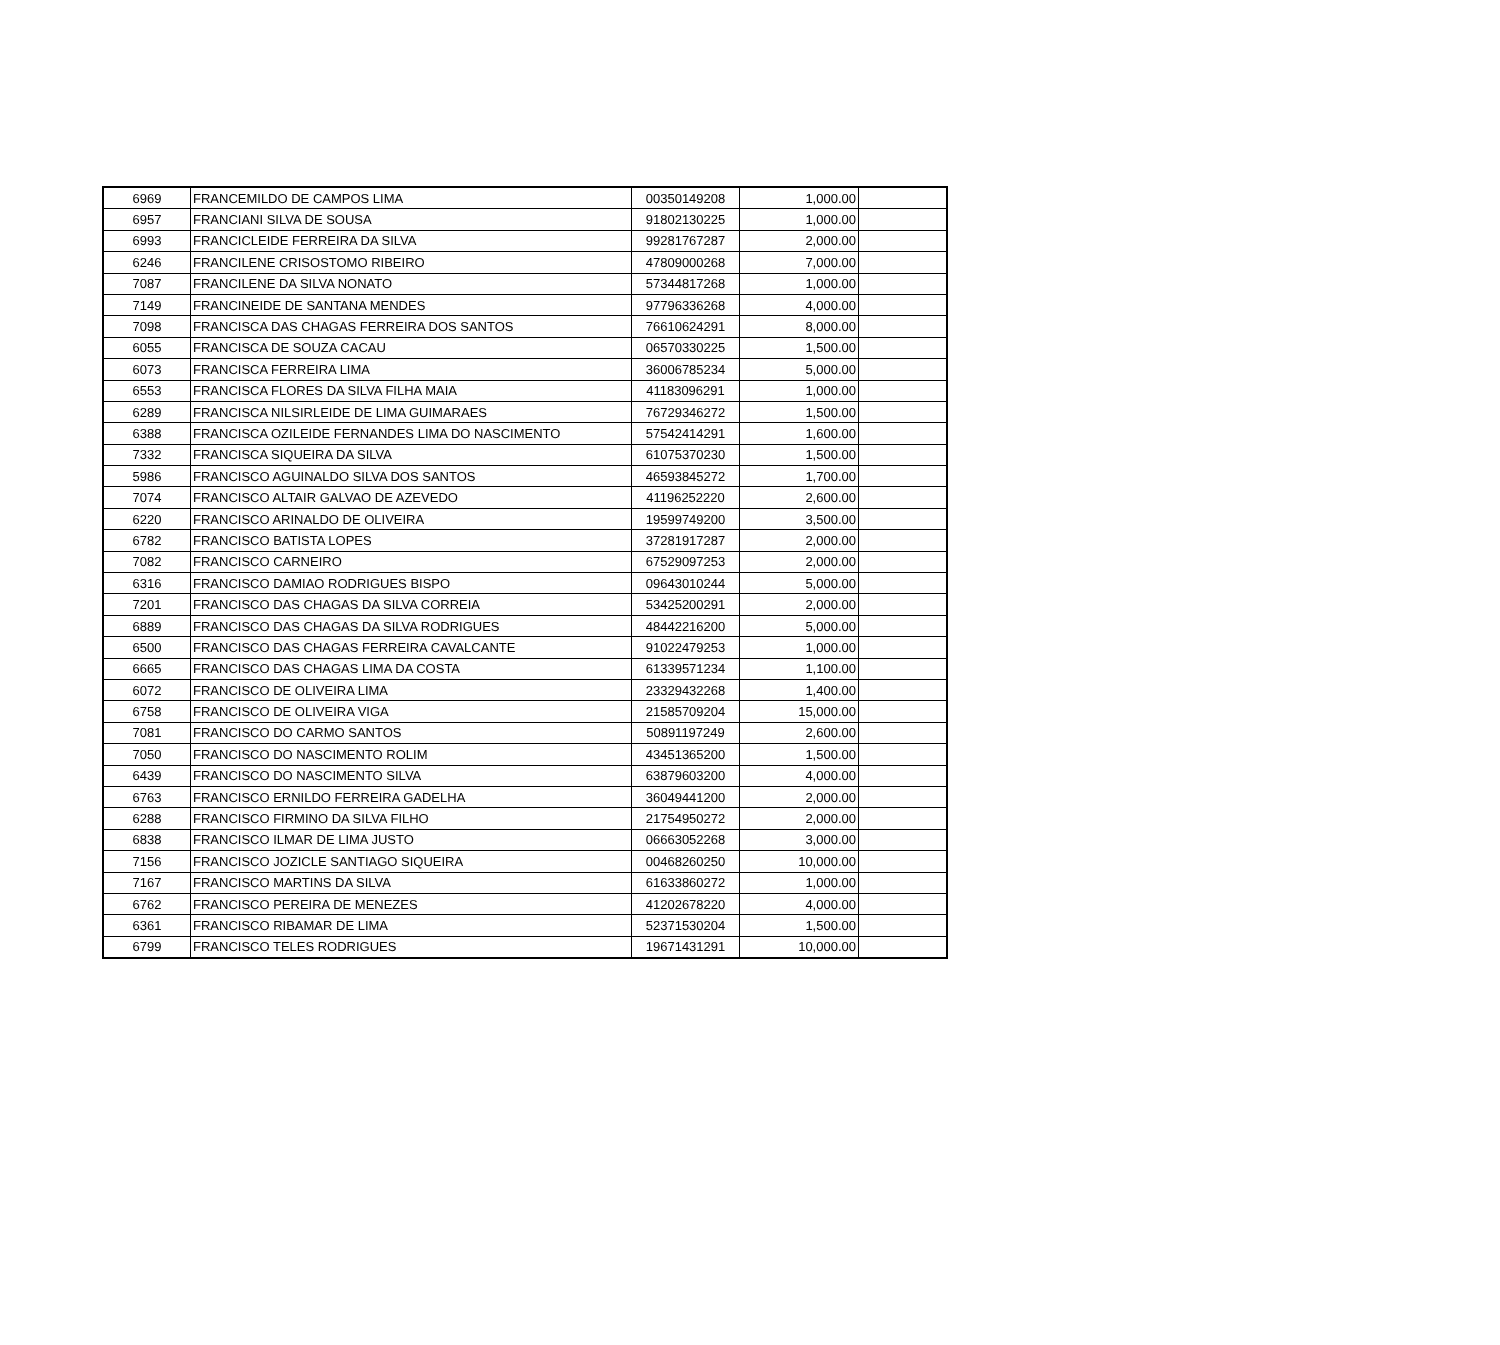| 6969 | FRANCEMILDO DE CAMPOS LIMA | 00350149208 | 1,000.00 | |
| 6957 | FRANCIANI SILVA DE SOUSA | 91802130225 | 1,000.00 | |
| 6993 | FRANCICLEIDE FERREIRA DA SILVA | 99281767287 | 2,000.00 | |
| 6246 | FRANCILENE CRISOSTOMO RIBEIRO | 47809000268 | 7,000.00 | |
| 7087 | FRANCILENE DA SILVA NONATO | 57344817268 | 1,000.00 | |
| 7149 | FRANCINEIDE DE SANTANA MENDES | 97796336268 | 4,000.00 | |
| 7098 | FRANCISCA DAS CHAGAS FERREIRA DOS SANTOS | 76610624291 | 8,000.00 | |
| 6055 | FRANCISCA DE SOUZA CACAU | 06570330225 | 1,500.00 | |
| 6073 | FRANCISCA FERREIRA LIMA | 36006785234 | 5,000.00 | |
| 6553 | FRANCISCA FLORES DA SILVA FILHA MAIA | 41183096291 | 1,000.00 | |
| 6289 | FRANCISCA NILSIRLEIDE DE LIMA GUIMARAES | 76729346272 | 1,500.00 | |
| 6388 | FRANCISCA OZILEIDE FERNANDES LIMA DO NASCIMENTO | 57542414291 | 1,600.00 | |
| 7332 | FRANCISCA SIQUEIRA DA SILVA | 61075370230 | 1,500.00 | |
| 5986 | FRANCISCO AGUINALDO SILVA DOS SANTOS | 46593845272 | 1,700.00 | |
| 7074 | FRANCISCO ALTAIR GALVAO DE AZEVEDO | 41196252220 | 2,600.00 | |
| 6220 | FRANCISCO ARINALDO DE OLIVEIRA | 19599749200 | 3,500.00 | |
| 6782 | FRANCISCO BATISTA LOPES | 37281917287 | 2,000.00 | |
| 7082 | FRANCISCO CARNEIRO | 67529097253 | 2,000.00 | |
| 6316 | FRANCISCO DAMIAO RODRIGUES BISPO | 09643010244 | 5,000.00 | |
| 7201 | FRANCISCO DAS CHAGAS DA SILVA CORREIA | 53425200291 | 2,000.00 | |
| 6889 | FRANCISCO DAS CHAGAS DA SILVA RODRIGUES | 48442216200 | 5,000.00 | |
| 6500 | FRANCISCO DAS CHAGAS FERREIRA CAVALCANTE | 91022479253 | 1,000.00 | |
| 6665 | FRANCISCO DAS CHAGAS LIMA DA COSTA | 61339571234 | 1,100.00 | |
| 6072 | FRANCISCO DE OLIVEIRA LIMA | 23329432268 | 1,400.00 | |
| 6758 | FRANCISCO DE OLIVEIRA VIGA | 21585709204 | 15,000.00 | |
| 7081 | FRANCISCO DO CARMO SANTOS | 50891197249 | 2,600.00 | |
| 7050 | FRANCISCO DO NASCIMENTO ROLIM | 43451365200 | 1,500.00 | |
| 6439 | FRANCISCO DO NASCIMENTO SILVA | 63879603200 | 4,000.00 | |
| 6763 | FRANCISCO ERNILDO FERREIRA GADELHA | 36049441200 | 2,000.00 | |
| 6288 | FRANCISCO FIRMINO DA SILVA FILHO | 21754950272 | 2,000.00 | |
| 6838 | FRANCISCO ILMAR DE LIMA JUSTO | 06663052268 | 3,000.00 | |
| 7156 | FRANCISCO JOZICLE SANTIAGO SIQUEIRA | 00468260250 | 10,000.00 | |
| 7167 | FRANCISCO MARTINS DA SILVA | 61633860272 | 1,000.00 | |
| 6762 | FRANCISCO PEREIRA DE MENEZES | 41202678220 | 4,000.00 | |
| 6361 | FRANCISCO RIBAMAR DE LIMA | 52371530204 | 1,500.00 | |
| 6799 | FRANCISCO TELES RODRIGUES | 19671431291 | 10,000.00 | |